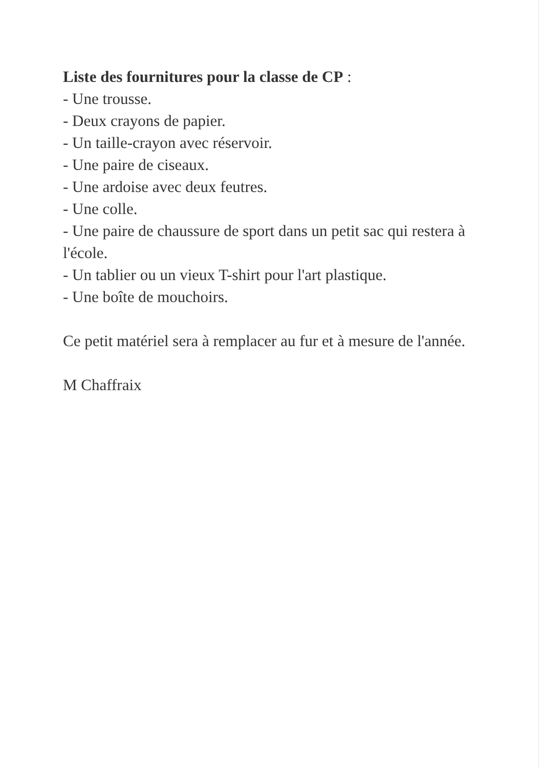Liste des fournitures pour la classe de CP :
- Une trousse.
- Deux crayons de papier.
- Un taille-crayon avec réservoir.
- Une paire de ciseaux.
- Une ardoise avec deux feutres.
- Une colle.
- Une paire de chaussure de sport dans un petit sac qui restera à l'école.
- Un tablier ou un vieux T-shirt pour l'art plastique.
- Une boîte de mouchoirs.
Ce petit matériel sera à remplacer au fur et à mesure de l'année.
M Chaffraix